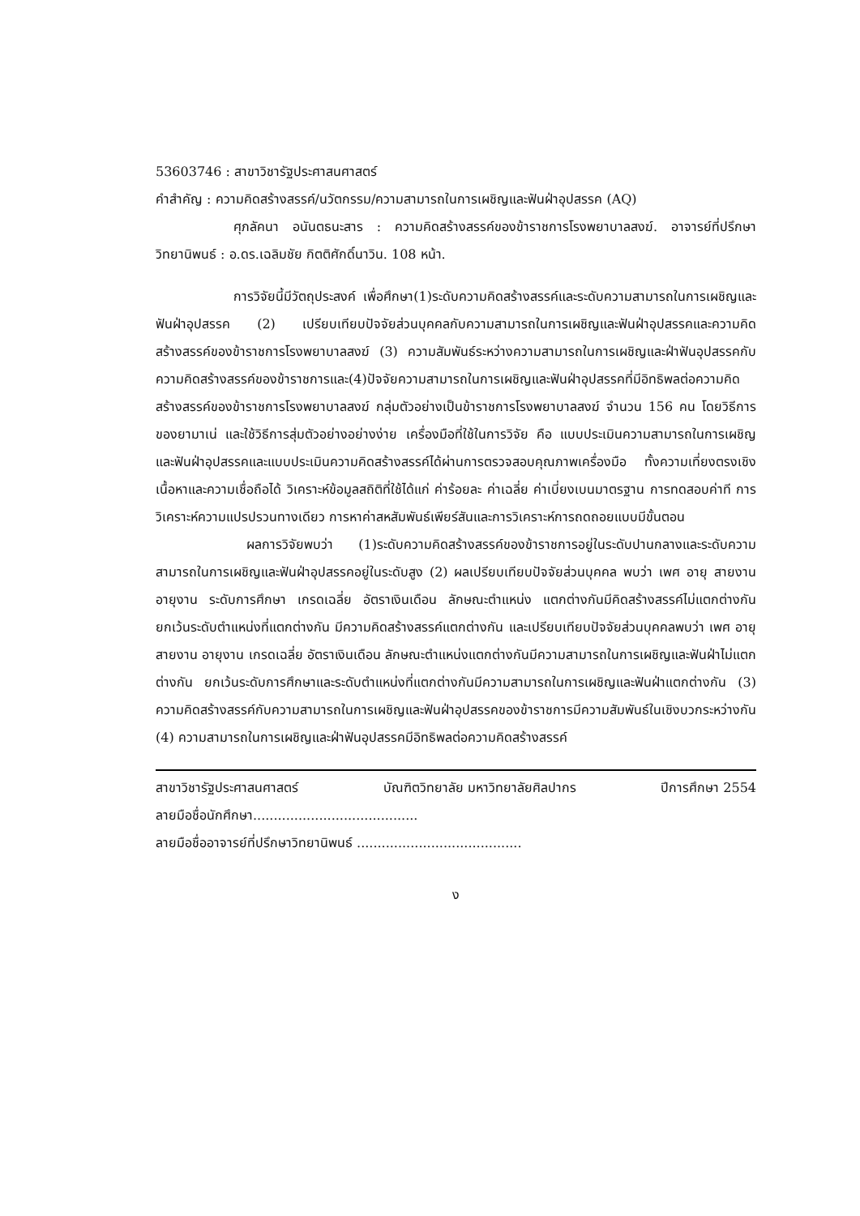53603746 : สาขาวิชารัฐประศาสนศาสตร์
คำสำคัญ : ความคิดสร้างสรรค์/นวัตกรรม/ความสามารถในการเผชิญและฟันฝ่าอุปสรรค (AQ)
ศุภลัคนา อนันตธนะสาร : ความคิดสร้างสรรค์ของข้าราชการโรงพยาบาลสงฆ์. อาจารย์ที่ปรึกษาวิทยานิพนธ์ : อ.ดร.เฉลิมชัย กิตติศักดิ์นาวิน. 108 หน้า.
การวิจัยนี้มีวัตถุประสงค์ เพื่อศึกษา(1)ระดับความคิดสร้างสรรค์และระดับความสามารถในการเผชิญและฟันฝ่าอุปสรรค (2) เปรียบเทียบปัจจัยส่วนบุคคลกับความสามารถในการเผชิญและฟันฝ่าอุปสรรคและความคิดสร้างสรรค์ของข้าราชการโรงพยาบาลสงฆ์ (3) ความสัมพันธ์ระหว่างความสามารถในการเผชิญและฝ่าฟันอุปสรรคกับความคิดสร้างสรรค์ของข้าราชการและ(4)ปัจจัยความสามารถในการเผชิญและฟันฝ่าอุปสรรคที่มีอิทธิพลต่อความคิดสร้างสรรค์ของข้าราชการโรงพยาบาลสงฆ์ กลุ่มตัวอย่างเป็นข้าราชการโรงพยาบาลสงฆ์ จำนวน 156 คน โดยวิธีการของยามาเน่ และใช้วิธีการสุ่มตัวอย่างอย่างง่าย เครื่องมือที่ใช้ในการวิจัย คือ แบบประเมินความสามารถในการเผชิญและฟันฝ่าอุปสรรคและแบบประเมินความคิดสร้างสรรค์ได้ผ่านการตรวจสอบคุณภาพเครื่องมือ ทั้งความเที่ยงตรงเชิงเนื้อหาและความเชื่อถือได้ วิเคราะห์ข้อมูลสถิติที่ใช้ได้แก่ ค่าร้อยละ ค่าเฉลี่ย ค่าเบี่ยงเบนมาตรฐาน การทดสอบค่าที การวิเคราะห์ความแปรปรวนทางเดียว การหาค่าสหสัมพันธ์เพียร์สันและการวิเคราะห์การถดถอยแบบมีขั้นตอน
ผลการวิจัยพบว่า (1)ระดับความคิดสร้างสรรค์ของข้าราชการอยู่ในระดับปานกลางและระดับความสามารถในการเผชิญและฟันฝ่าอุปสรรคอยู่ในระดับสูง (2) ผลเปรียบเทียบปัจจัยส่วนบุคคล พบว่า เพศ อายุ สายงาน อายุงาน ระดับการศึกษา เกรดเฉลี่ย อัตราเงินเดือน ลักษณะตำแหน่ง แตกต่างกันมีคิดสร้างสรรค์ไม่แตกต่างกัน ยกเว้นระดับตำแหน่งที่แตกต่างกัน มีความคิดสร้างสรรค์แตกต่างกัน และเปรียบเทียบปัจจัยส่วนบุคคลพบว่า เพศ อายุ สายงาน อายุงาน เกรดเฉลี่ย อัตราเงินเดือน ลักษณะตำแหน่งแตกต่างกันมีความสามารถในการเผชิญและฟันฝ่าไม่แตกต่างกัน ยกเว้นระดับการศึกษาและระดับตำแหน่งที่แตกต่างกันมีความสามารถในการเผชิญและฟันฝ่าแตกต่างกัน (3) ความคิดสร้างสรรค์กับความสามารถในการเผชิญและฟันฝ่าอุปสรรคของข้าราชการมีความสัมพันธ์ในเชิงบวกระหว่างกัน (4) ความสามารถในการเผชิญและฝ่าฟันอุปสรรคมีอิทธิพลต่อความคิดสร้างสรรค์
สาขาวิชารัฐประศาสนศาสตร์ บัณฑิตวิทยาลัย มหาวิทยาลัยศิลปากร ปีการศึกษา 2554
ลายมือชื่อนักศึกษา........................................
ลายมือชื่ออาจารย์ที่ปรึกษาวิทยานิพนธ์ ........................................
ง